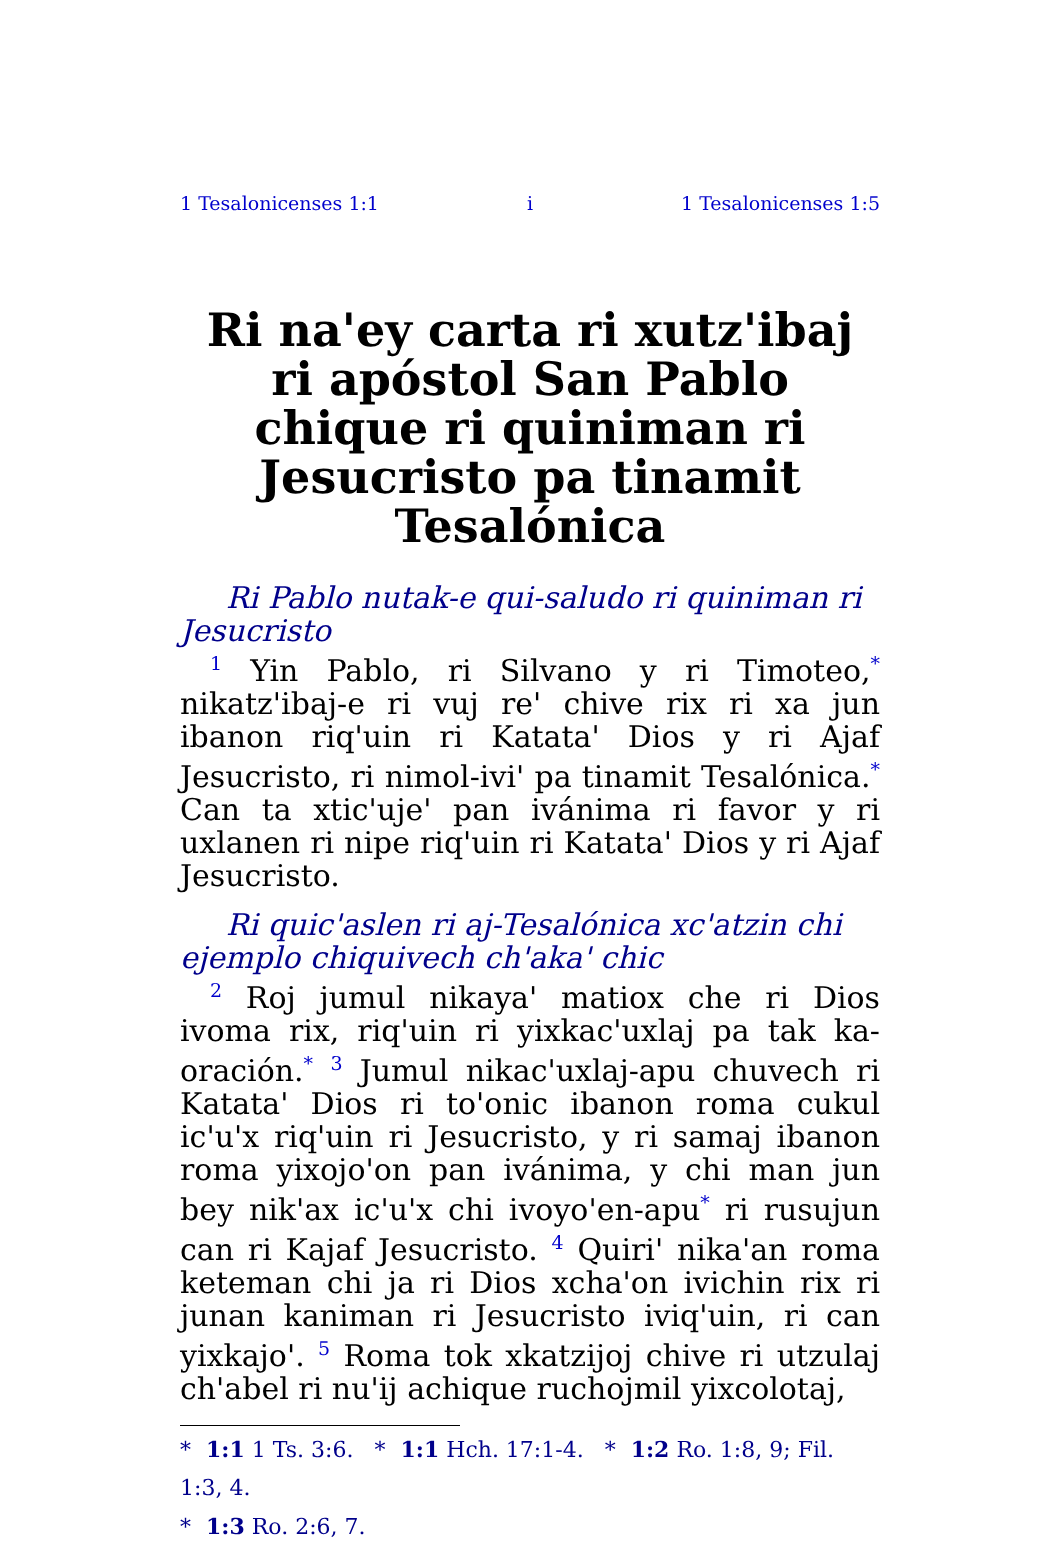1 Tesalonicenses 1:1 i 1 Tesalonicenses 1:5
Ri na'ey carta ri xutz'ibaj ri apóstol San Pablo chique ri quiniman ri Jesucristo pa tinamit Tesalónica
Ri Pablo nutak-e qui-saludo ri quiniman ri Jesucristo
<sup>1</sup> Yin Pablo, ri Silvano y ri Timoteo,<sup>*</sup> nikatz'ibaj-e ri vuj re' chive rix ri xa jun ibanon riq'uin ri Katata' Dios y ri Ajaf Jesucristo, ri nimol-ivi' pa tinamit Tesalónica.<sup>*</sup> Can ta xtic'uje' pan ivánima ri favor y ri uxlanen ri nipe riq'uin ri Katata' Dios y ri Ajaf Jesucristo.
Ri quic'aslen ri aj-Tesalónica xc'atzin chi ejemplo chiquivech ch'aka' chic
<sup>2</sup> Roj jumul nikaya' matiox che ri Dios ivoma rix, riq'uin ri yixkac'uxlaj pa tak ka-oración.<sup>*</sup> <sup>3</sup> Jumul nikac'uxlaj-apu chuvech ri Katata' Dios ri to'onic ibanon roma cukul ic'u'x riq'uin ri Jesucristo, y ri samaj ibanon roma yixojo'on pan ivánima, y chi man jun bey nik'ax ic'u'x chi ivoyo'en-apu<sup>*</sup> ri rusujun can ri Kajaf Jesucristo. <sup>4</sup> Quiri' nika'an roma keteman chi ja ri Dios xcha'on ivichin rix ri junan kaniman ri Jesucristo iviq'uin, ri can yixkajo'. <sup>5</sup> Roma tok xkatzijoj chive ri utzulaj ch'abel ri nu'ij achique ruchojmil yixcolotaj,
* 1:1 1 Ts. 3:6. * 1:1 Hch. 17:1-4. * 1:2 Ro. 1:8, 9; Fil. 1:3, 4.
* 1:3 Ro. 2:6, 7.